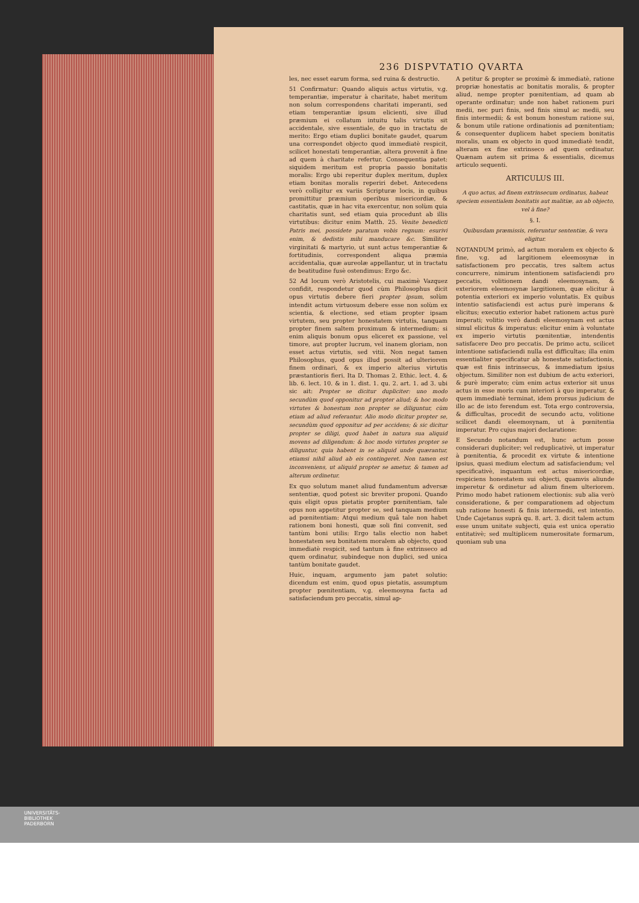236 DISPVTATIO QVARTA
les, nec esset earum forma, sed ruina & destructio.
51 Confirmatur: Quando aliquis actus virtutis, v.g. temperantiæ, imperatur à charitate, habet meritum non solum correspondens charitati imperanti, sed etiam temperantiæ ipsum elicienti, sive illud præmium ei collatum intuitu talis virtutis sit accidentale, sive essentiale, de quo in tractatu de merito: Ergo etiam duplici bonitate gaudet, quarum una correspondet objecto quod immediatè respicit, scilicet honestati temperantiæ, altera provenit à fine ad quem à charitate refertur. Consequentia patet: siquidem meritum est propria passio bonitatis moralis: Ergo ubi reperitur duplex meritum, duplex etiam bonitas moralis reperiri debet. Antecedens verò colligitur ex variis Scripturæ locis, in quibus promittitur præmium operibus misericordiæ, & castitatis, quæ in hac vita exercentur, non solùm quia charitatis sunt, sed etiam quia procedunt ab illis virtutibus: dicitur enim Matth. 25. Venite benedicti Patris mei, possidete paratum vobis regnum: esurivi enim, & dedistis mihi manducare &c. Similiter virginitati & martyrio, ut sunt actus temperantiæ & fortitudinis, correspondent aliqua præmia accidentalia, quæ aureolæ appellantur, ut in tractatu de beatitudine fusè ostendimus: Ergo &c.
52 Ad locum verò Aristotelis, cui maximè Vazquez confidit, respondetur quod cùm Philosophus dicit opus virtutis debere fieri propter ipsum, solùm intendit actum virtuosum debere esse non solùm ex scientia, & electione, sed etiam propter ipsam virtutem, seu propter honestatem virtutis, tanquam propter finem saltem proximum & intermedium: si enim aliquis bonum opus eliceret ex passione, vel timore, aut propter lucrum, vel inanem gloriam, non esset actus virtutis, sed vitii. Non negat tamen Philosophus, quod opus illud possit ad ulteriorem finem ordinari, & ex imperio alterius virtutis præstantioris fieri. Ita D. Thomas 2. Ethic. lect. 4. & lib. 6. lect. 10. & in 1. dist. 1. qu. 2. art. 1. ad 3. ubi sic ait: Propter se dicitur dupliciter: uno modo secundùm quod opponitur ad propter aliud; & hoc modo virtutes & honestum non propter se diliguntur, cùm etiam ad aliud referantur. Alio modo dicitur propter se, secundùm quod opponitur ad per accidens; & sic dicitur propter se diligi, quod habet in natura sua aliquid movens ad diligendum: & hoc modo virtutes propter se diliguntur, quia habent in se aliquid unde quærantur, etiamsi nihil aliud ab eis contingeret. Non tamen est inconveniens, ut aliquid propter se ametur, & tamen ad alterum ordinetur.
Ex quo solutum manet aliud fundamentum adversæ sententiæ, quod potest sic breviter proponi. Quando quis eligit opus pietatis propter pœnitentiam, tale opus non appetitur propter se, sed tanquam medium ad pœnitentiam: Atqui medium quâ tale non habet rationem boni honesti, quæ soli fini convenit, sed tantùm boni utilis: Ergo talis electio non habet honestatem seu bonitatem moralem ab objecto, quod immediatè respicit, sed tantum à fine extrinseco ad quem ordinatur, subindeque non duplici, sed unica tantùm bonitate gaudet.
Huic, inquam, argumento jam patet solutio: dicendum est enim, quod opus pietatis, assumptum propter pœnitentiam, v.g. eleemosyna facta ad satisfaciendum pro peccatis, simul ap-
A petitur & propter se proximè & immediatè, ratione propriæ honestatis ac bonitatis moralis, & propter aliud, nempe propter pœnitentiam, ad quam ab operante ordinatur; unde non habet rationem puri medii, nec puri finis, sed finis simul ac medii, seu finis intermedii; & est bonum honestum ratione sui, & bonum utile ratione ordinationis ad pœnitentiam; & consequenter duplicem habet speciem bonitatis moralis, unam ex objecto in quod immediatè tendit, alteram ex fine extrinseco ad quem ordinatur. Quænam autem sit prima & essentialis, dicemus articulo sequenti.
ARTICULUS III.
A quo actus, ad finem extrinsecum ordinatus, habeat speciem essentialem bonitatis aut malitiæ, an ab objecto, vel à fine?
§. I.
Quibusdam præmissis, referuntur sententiæ, & vera eligitur.
NOTANDUM primò, ad actum moralem ex objecto & fine, v.g. ad largitionem eleemosynæ in satisfactionem pro peccatis, tres saltem actus concurrere, nimirum intentionem satisfaciendi pro peccatis, volitionem dandi eleemosynam, & exteriorem eleemosynæ largitionem, quæ elicitur à potentia exteriori ex imperio voluntatis. Ex quibus intentio satisfaciendi est actus purè imperans & elicitus; executio exterior habet rationem actus purè imperati; volitio verò dandi eleemosynam est actus simul elicitus & imperatus: elicitur enim à voluntate ex imperio virtutis pœnitentiæ, intendentis satisfacere Deo pro peccatis. De primo actu, scilicet intentione satisfaciendi nulla est difficultas; illa enim essentialiter specificatur ab honestate satisfactionis, quæ est finis intrinsecus, & immediatum ipsius objectum. Similiter non est dubium de actu exteriori, & purè imperato; cùm enim actus exterior sit unus actus in esse moris cum interiori à quo imperatur, & quem immediatè terminat, idem prorsus judicium de illo ac de isto ferendum est. Tota ergo controversia, & difficultas, procedit de secundo actu, volitione scilicet dandi eleemosynam, ut à pœnitentia imperatur. Pro cujus majori declaratione:
E Secundo notandum est, hunc actum posse considerari dupliciter; vel reduplicativè, ut imperatur à pœnitentia, & procedit ex virtute & intentione ipsius, quasi medium electum ad satisfaciendum; vel specificativè, inquantum est actus misericordiæ, respiciens honestatem sui objecti, quamvis aliunde imperetur & ordinetur ad alium finem ulteriorem. Primo modo habet rationem electionis: sub alia verò consideratione, & per comparationem ad objectum sub ratione honesti & finis intermedii, est intentio. Unde Cajetanus suprà qu. 8. art. 3. dicit talem actum esse unum unitate subjecti, quia est unica operatio entitativè; sed multiplicem numerositate formarum, quoniam sub una
UNIVERSITÄTS-
BIBLIOTHEK
PADERBORN